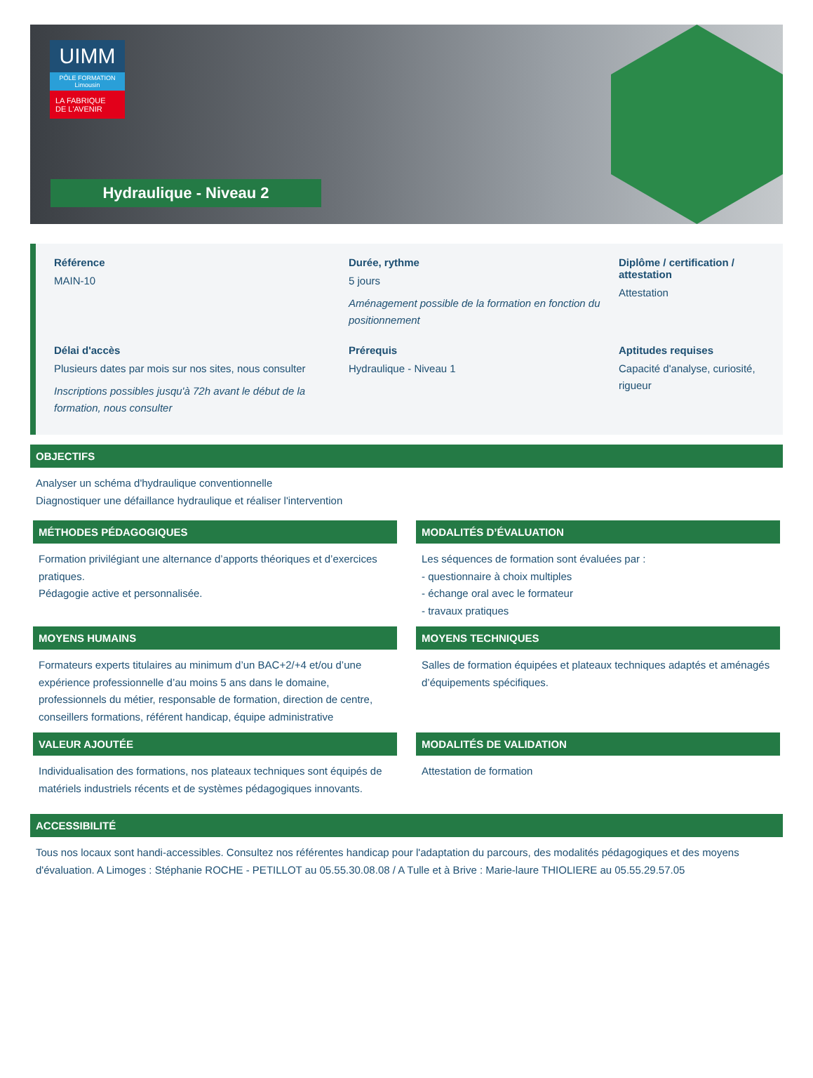UIMM
PÔLE FORMATION
Limousin
LA FABRIQUE
DE L'AVENIR
Hydraulique - Niveau 2
Référence
MAIN-10
Durée, rythme
5 jours
Aménagement possible de la formation en fonction du positionnement
Diplôme / certification / attestation
Attestation
Délai d'accès
Plusieurs dates par mois sur nos sites, nous consulter
Inscriptions possibles jusqu'à 72h avant le début de la formation, nous consulter
Prérequis
Hydraulique - Niveau 1
Aptitudes requises
Capacité d'analyse, curiosité, rigueur
OBJECTIFS
Analyser un schéma d'hydraulique conventionnelle
Diagnostiquer une défaillance hydraulique et réaliser l'intervention
MÉTHODES PÉDAGOGIQUES
Formation privilégiant une alternance d’apports théoriques et d’exercices pratiques.
Pédagogie active et personnalisée.
MODALITÉS D’ÉVALUATION
Les séquences de formation sont évaluées par :
- questionnaire à choix multiples
- échange oral avec le formateur
- travaux pratiques
MOYENS HUMAINS
Formateurs experts titulaires au minimum d’un BAC+2/+4 et/ou d’une expérience professionnelle d’au moins 5 ans dans le domaine, professionnels du métier, responsable de formation, direction de centre, conseillers formations, référent handicap, équipe administrative
MOYENS TECHNIQUES
Salles de formation équipées et plateaux techniques adaptés et aménagés d’équipements spécifiques.
VALEUR AJOUTÉE
Individualisation des formations, nos plateaux techniques sont équipés de matériels industriels récents et de systèmes pédagogiques innovants.
MODALITÉS DE VALIDATION
Attestation de formation
ACCESSIBILITÉ
Tous nos locaux sont handi-accessibles. Consultez nos référentes handicap pour l'adaptation du parcours, des modalités pédagogiques et des moyens d'évaluation. A Limoges : Stéphanie ROCHE - PETILLOT au 05.55.30.08.08 / A Tulle et à Brive : Marie-laure THIOLIERE au 05.55.29.57.05